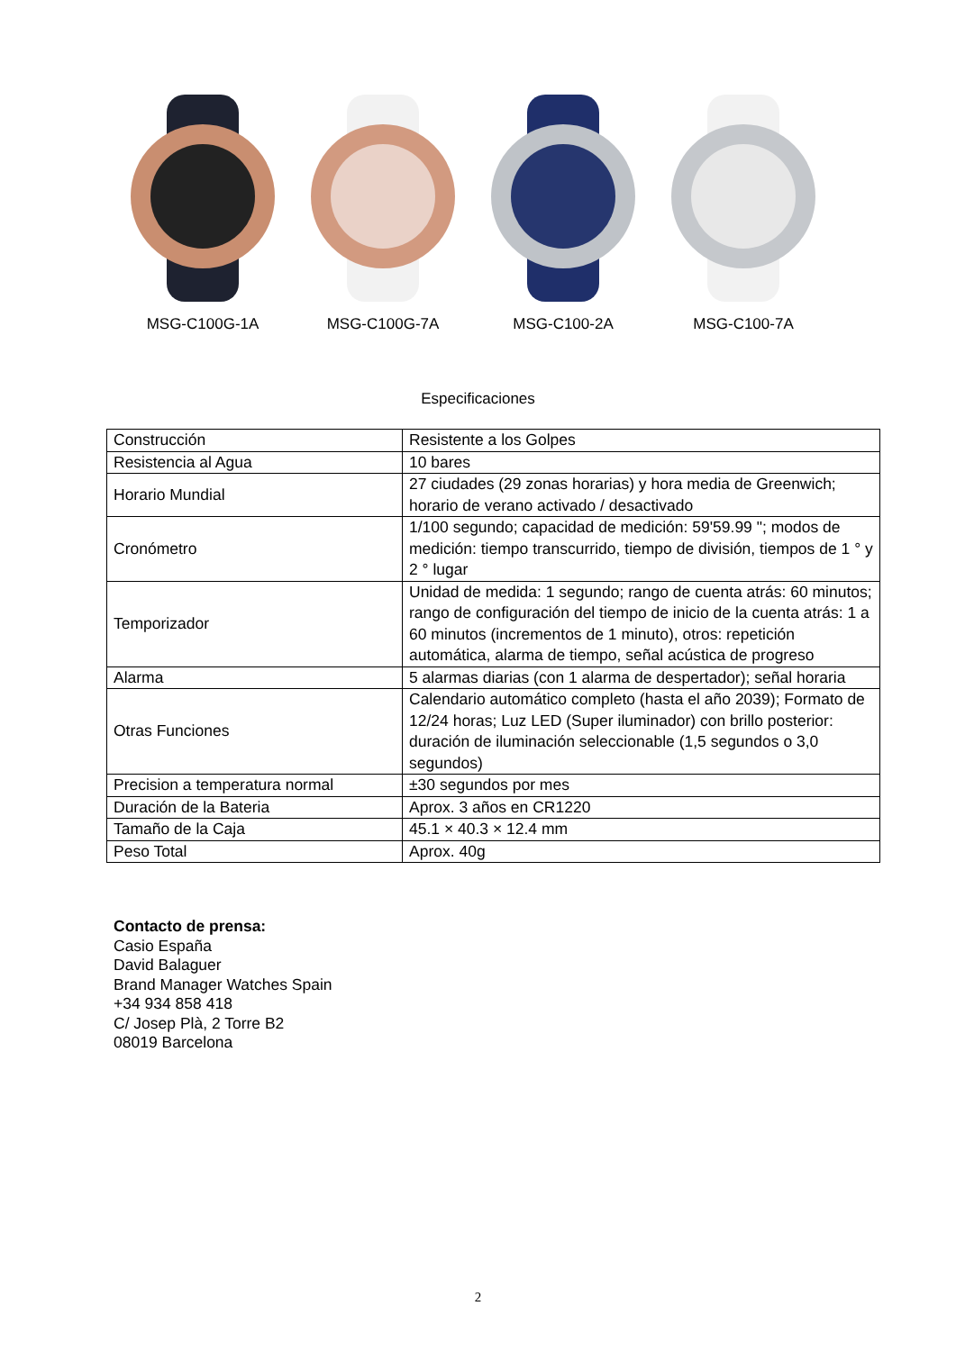MSG-C100G-1A MSG-C100G-7A MSG-C100-2A MSG-C100-7A
Especificaciones
| Construcción | Resistente a los Golpes |
| Resistencia al Agua | 10 bares |
| Horario Mundial | 27 ciudades (29 zonas horarias) y hora media de Greenwich; horario de verano activado / desactivado |
| Cronómetro | 1/100 segundo; capacidad de medición: 59'59.99 "; modos de medición: tiempo transcurrido, tiempo de división, tiempos de 1 ° y 2 ° lugar |
| Temporizador | Unidad de medida: 1 segundo; rango de cuenta atrás: 60 minutos; rango de configuración del tiempo de inicio de la cuenta atrás: 1 a 60 minutos (incrementos de 1 minuto), otros: repetición automática, alarma de tiempo, señal acústica de progreso |
| Alarma | 5 alarmas diarias (con 1 alarma de despertador); señal horaria |
| Otras Funciones | Calendario automático completo (hasta el año 2039); Formato de 12/24 horas; Luz LED (Super iluminador) con brillo posterior: duración de iluminación seleccionable (1,5 segundos o 3,0 segundos) |
| Precision a temperatura normal | ±30 segundos por mes |
| Duración de la Bateria | Aprox. 3 años en CR1220 |
| Tamaño de la Caja | 45.1 × 40.3 × 12.4 mm |
| Peso Total | Aprox. 40g |
Contacto de prensa:
Casio España
David Balaguer
Brand Manager Watches Spain
+34 934 858 418
C/ Josep Plà, 2 Torre B2
08019 Barcelona
2